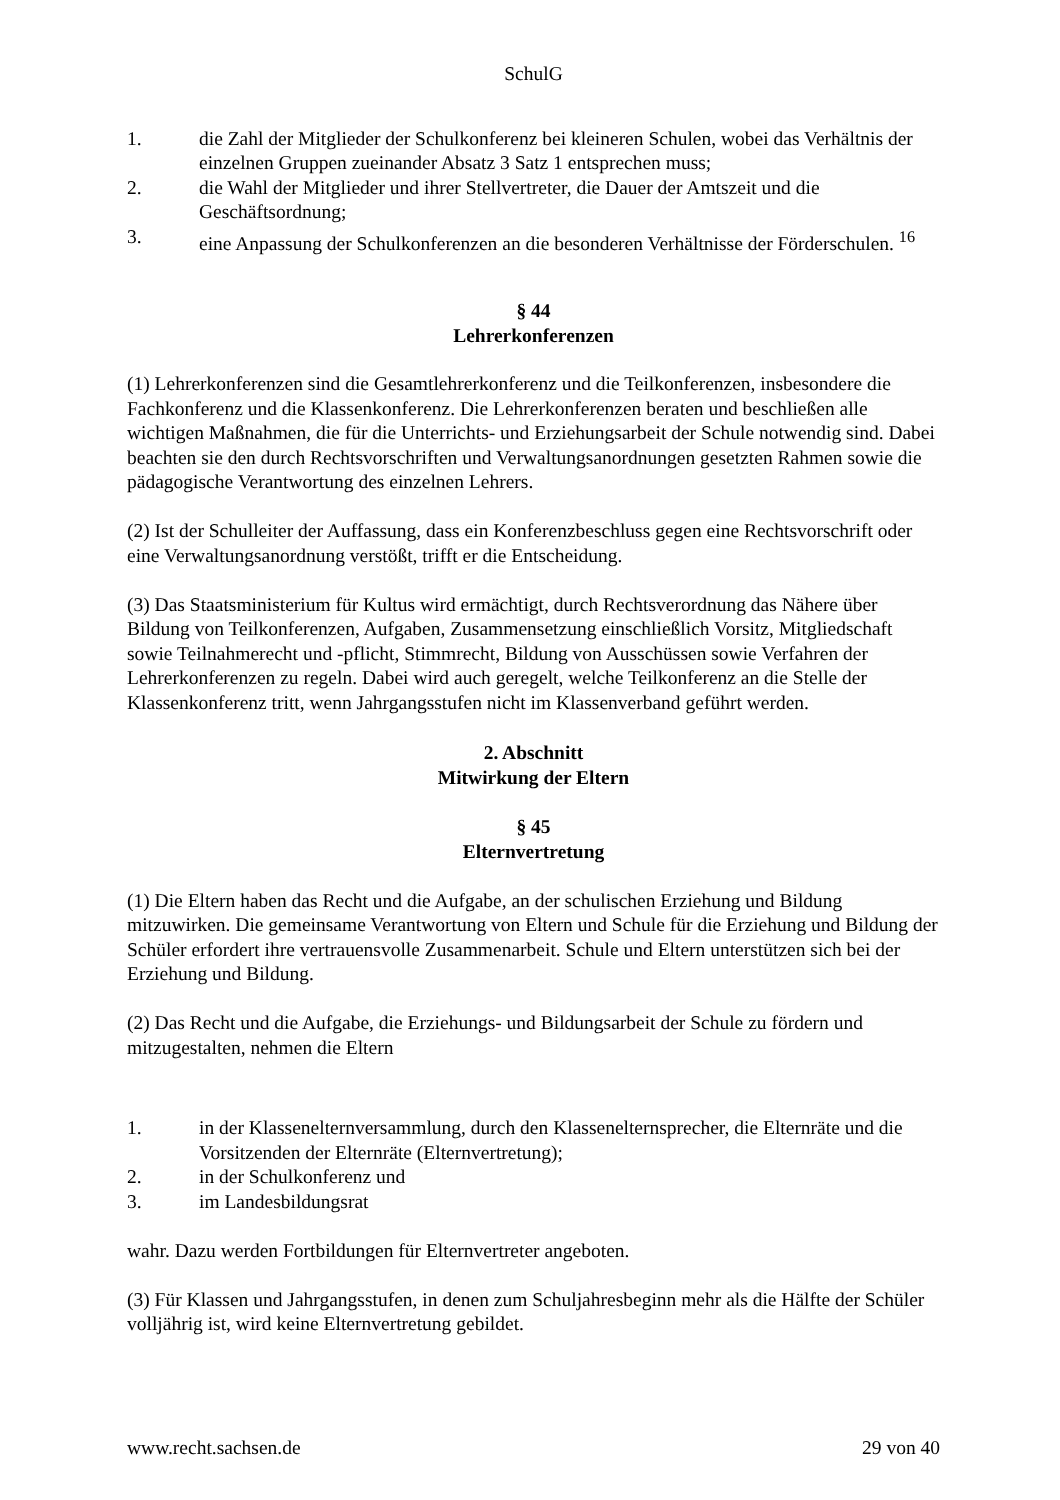SchulG
1. die Zahl der Mitglieder der Schulkonferenz bei kleineren Schulen, wobei das Verhältnis der einzelnen Gruppen zueinander Absatz 3 Satz 1 entsprechen muss;
2. die Wahl der Mitglieder und ihrer Stellvertreter, die Dauer der Amtszeit und die Geschäftsordnung;
3. eine Anpassung der Schulkonferenzen an die besonderen Verhältnisse der Förderschulen. <sup>16</sup>
§ 44
Lehrerkonferenzen
(1) Lehrerkonferenzen sind die Gesamtlehrerkonferenz und die Teilkonferenzen, insbesondere die Fachkonferenz und die Klassenkonferenz. Die Lehrerkonferenzen beraten und beschließen alle wichtigen Maßnahmen, die für die Unterrichts- und Erziehungsarbeit der Schule notwendig sind. Dabei beachten sie den durch Rechtsvorschriften und Verwaltungsanordnungen gesetzten Rahmen sowie die pädagogische Verantwortung des einzelnen Lehrers.
(2) Ist der Schulleiter der Auffassung, dass ein Konferenzbeschluss gegen eine Rechtsvorschrift oder eine Verwaltungsanordnung verstößt, trifft er die Entscheidung.
(3) Das Staatsministerium für Kultus wird ermächtigt, durch Rechtsverordnung das Nähere über Bildung von Teilkonferenzen, Aufgaben, Zusammensetzung einschließlich Vorsitz, Mitgliedschaft sowie Teilnahmerecht und -pflicht, Stimmrecht, Bildung von Ausschüssen sowie Verfahren der Lehrerkonferenzen zu regeln. Dabei wird auch geregelt, welche Teilkonferenz an die Stelle der Klassenkonferenz tritt, wenn Jahrgangsstufen nicht im Klassenverband geführt werden.
2. Abschnitt
Mitwirkung der Eltern
§ 45
Elternvertretung
(1) Die Eltern haben das Recht und die Aufgabe, an der schulischen Erziehung und Bildung mitzuwirken. Die gemeinsame Verantwortung von Eltern und Schule für die Erziehung und Bildung der Schüler erfordert ihre vertrauensvolle Zusammenarbeit. Schule und Eltern unterstützen sich bei der Erziehung und Bildung.
(2) Das Recht und die Aufgabe, die Erziehungs- und Bildungsarbeit der Schule zu fördern und mitzugestalten, nehmen die Eltern
1. in der Klassenelternversammlung, durch den Klassenelternsprecher, die Elternräte und die Vorsitzenden der Elternräte (Elternvertretung);
2. in der Schulkonferenz und
3. im Landesbildungsrat
wahr. Dazu werden Fortbildungen für Elternvertreter angeboten.
(3) Für Klassen und Jahrgangsstufen, in denen zum Schuljahresbeginn mehr als die Hälfte der Schüler volljährig ist, wird keine Elternvertretung gebildet.
www.recht.sachsen.de 29 von 40